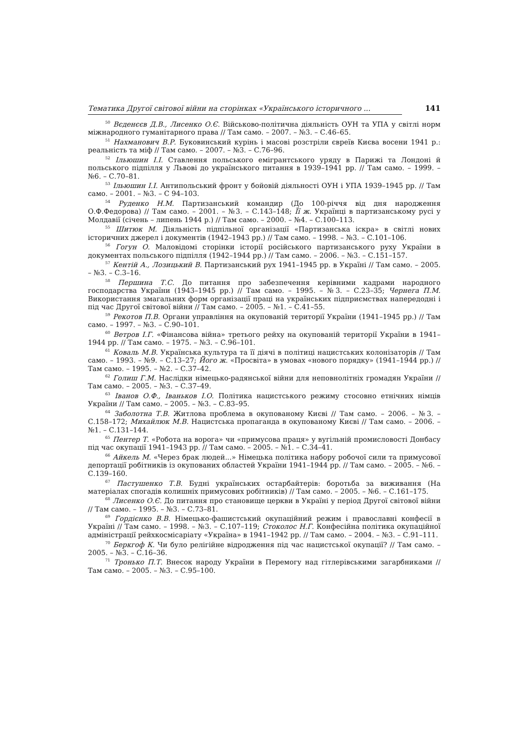Тематика Другої світової війни на сторінках «Українського історичного ... 141
<sup>50</sup> Вєденєєв Д.В., Лисенко О.Є. Військово-політична діяльність ОУН та УПА у світлі норм міжнародного гуманітарного права // Там само. – 2007. – №3. – С.46–65.
<sup>51</sup> Нахманович В.Р. Буковинський курінь і масові розстріли євреїв Києва восени 1941 р.: реальність та міф // Там само. – 2007. – №3. – С.76–96.
<sup>52</sup> Ільюшин І.І. Ставлення польського емігрантського уряду в Парижі та Лондоні й польського підпілля у Львові до українського питання в 1939–1941 рр. // Там само. – 1999. – №6. – С.70–81.
<sup>53</sup> Ільюшин І.І. Антипольський фронт у бойовій діяльності ОУН і УПА 1939–1945 рр. // Там само. – 2001. – №3. – С 94–103.
<sup>54</sup> Руденко Н.М. Партизанський командир (До 100-річчя від дня народження О.Ф.Федорова) // Там само. – 2001. – №3. – С.143–148; Її ж. Українці в партизанському русі у Молдавії (січень – липень 1944 р.) // Там само. – 2000. – №4. – С.100–113.
<sup>55</sup> Шитюк М. Діяльність підпільної організації «Партизанська іскра» в світлі нових історичних джерел і документів (1942–1943 рр.) // Там само. – 1998. – №3. – С.101–106.
<sup>56</sup> Гогун О. Маловідомі сторінки історії російського партизанського руху України в документах польського підпілля (1942–1944 рр.) // Там само. – 2006. – №3. – С.151–157.
<sup>57</sup> Кентій А., Лозицький В. Партизанський рух 1941–1945 рр. в Україні // Там само. – 2005. – №3. – С.3–16.
<sup>58</sup> Першина Т.С. До питання про забезпечення керівними кадрами народного господарства України (1943–1945 рр.) // Там само. – 1995. – №3. – С.23–35; Чернега П.М. Використання змагальних форм організації праці на українських підприємствах напередодні і під час Другої світової війни // Там само. – 2005. – №1. – С.41–55.
<sup>59</sup> Рекотов П.В. Органи управління на окупованій території України (1941–1945 рр.) // Там само. – 1997. – №3. – С.90–101.
<sup>60</sup> Ветров І.Г. «Фінансова війна» третього рейху на окупованій території України в 1941–1944 рр. // Там само. – 1975. – №3. – С.96–101.
<sup>61</sup> Коваль М.В. Українська культура та її діячі в політиці нацистських колонізаторів // Там само. – 1993. – №9. – С.13–27; Його ж. «Просвіта» в умовах «нового порядку» (1941–1944 рр.) // Там само. – 1995. – №2. – С.37–42.
<sup>62</sup> Голиш Г.М. Наслідки німецько-радянської війни для неповнолітніх громадян України // Там само. – 2005. – №3. – С.37–49.
<sup>63</sup> Іванов О.Ф., Іваньков І.О. Політика нацистського режиму стосовно етнічних німців України // Там само. – 2005. – №3. – С.83–95.
<sup>64</sup> Заболотна Т.В. Житлова проблема в окупованому Києві // Там само. – 2006. – №3. – С.158–172; Михайлюк М.В. Нацистська пропаганда в окупованому Києві // Там само. – 2006. – №1. – С.131–144.
<sup>65</sup> Пентер Т. «Робота на ворога» чи «примусова праця» у вугільній промисловості Донбасу під час окупації 1941–1943 рр. // Там само. – 2005. – №1. – С.34–41.
<sup>66</sup> Айкель М. «Через брак людей...» Німецька політика набору робочої сили та примусової депортації робітників із окупованих областей України 1941–1944 рр. // Там само. – 2005. – №6. – С.139–160.
<sup>67</sup> Пастушенко Т.В. Будні українських остарбайтерів: боротьба за виживання (На матеріалах спогадів колишніх примусових робітників) // Там само. – 2005. – №6. – С.161–175.
<sup>68</sup> Лисенко О.Є. До питання про становище церкви в Україні у період Другої світової війни // Там само. – 1995. – №3. – С.73–81.
<sup>69</sup> Гордієнко В.В. Німецько-фашистський окупаційний режим і православні конфесії в Україні // Там само. – 1998. – №3. – С.107–119; Стоколос Н.Г. Конфесійна політика окупаційної адміністрації рейхкосмісаріату «Україна» в 1941–1942 рр. // Там само. – 2004. – №3. – С.91–111.
<sup>70</sup> Беркгоф К. Чи було релігійне відродження під час нацистської окупації? // Там само. – 2005. – №3. – С.16–36.
<sup>71</sup> Тронько П.Т. Внесок народу України в Перемогу над гітлерівськими загарбниками // Там само. – 2005. – №3. – С.95–100.